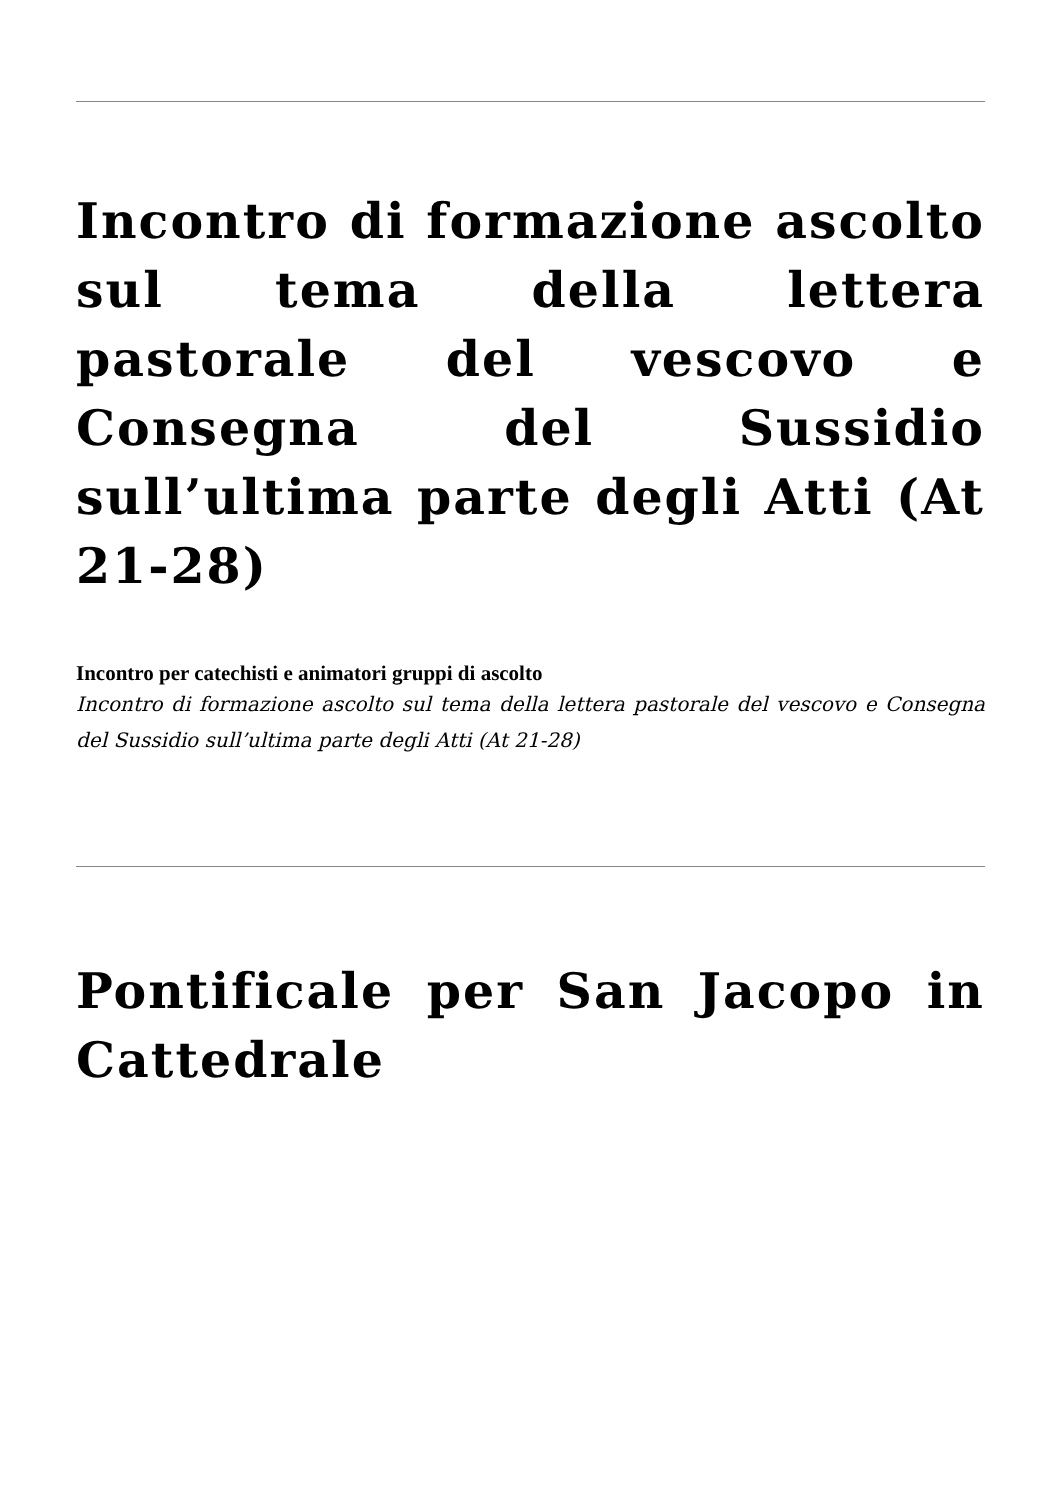Incontro di formazione ascolto sul tema della lettera pastorale del vescovo e Consegna del Sussidio sull’ultima parte degli Atti (At 21-28)
Incontro per catechisti e animatori gruppi di ascolto
Incontro di formazione ascolto sul tema della lettera pastorale del vescovo e Consegna del Sussidio sull’ultima parte degli Atti (At 21-28)
Pontificale per San Jacopo in Cattedrale